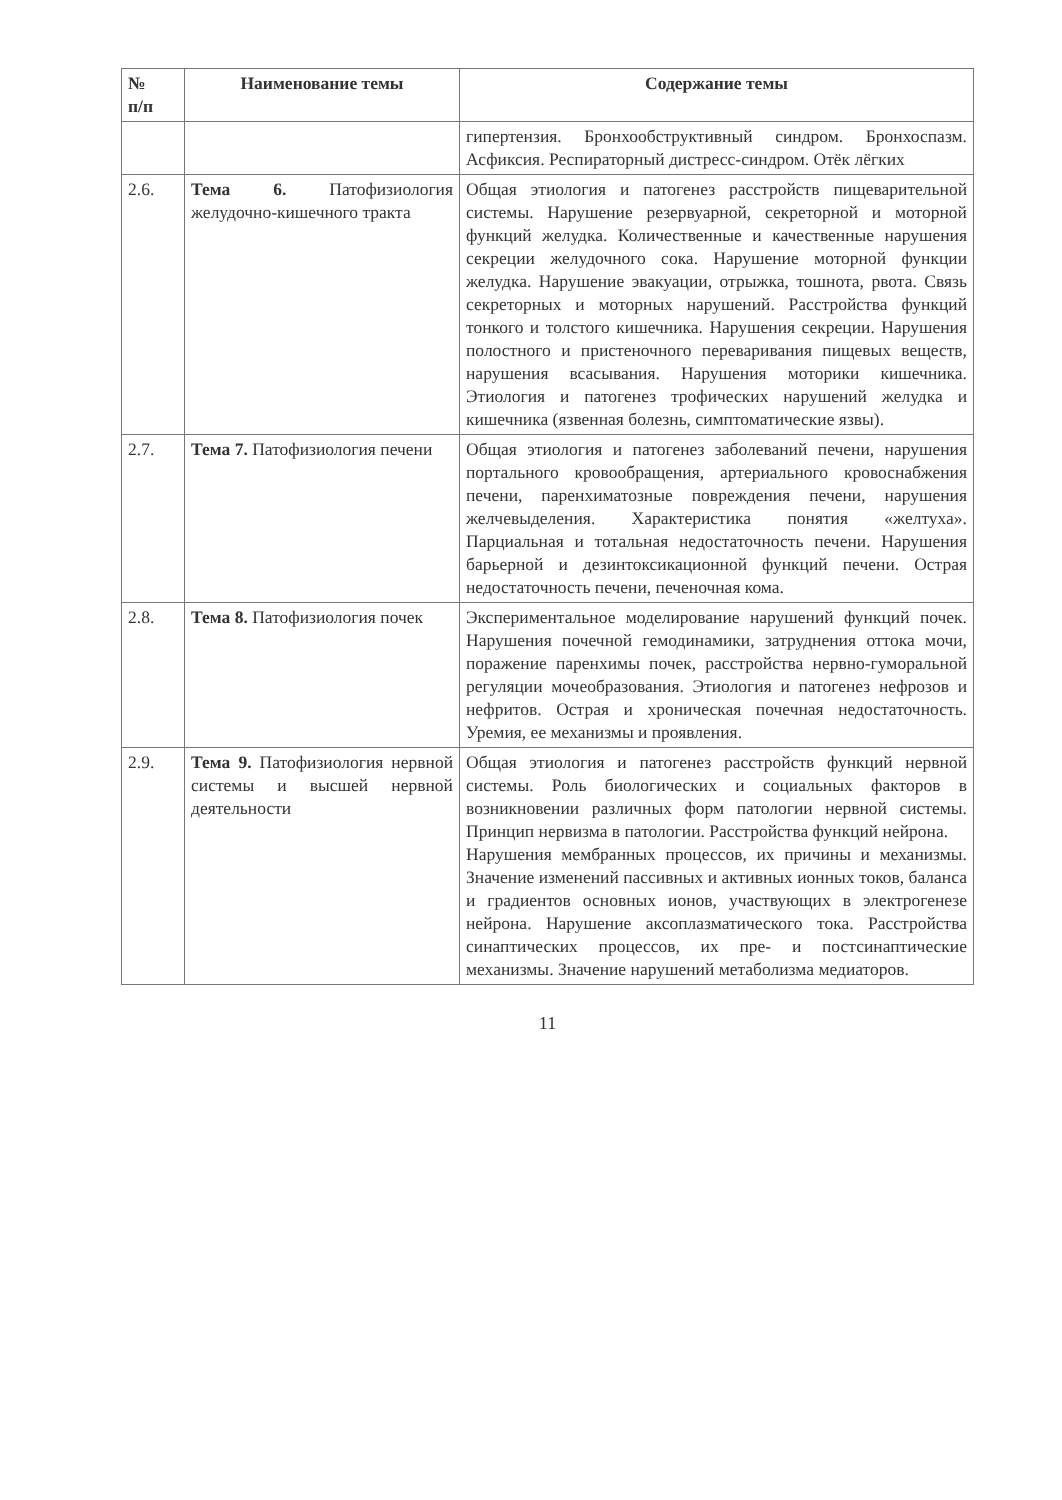| № п/п | Наименование темы | Содержание темы |
| --- | --- | --- |
| | | гипертензия. Бронхообструктивный синдром. Бронхоспазм. Асфиксия. Респираторный дистресс-синдром. Отёк лёгких |
| 2.6. | Тема 6. Патофизиология желудочно-кишечного тракта | Общая этиология и патогенез расстройств пищеварительной системы. Нарушение резервуарной, секреторной и моторной функций желудка. Количественные и качественные нарушения секреции желудочного сока. Нарушение моторной функции желудка. Нарушение эвакуации, отрыжка, тошнота, рвота. Связь секреторных и моторных нарушений. Расстройства функций тонкого и толстого кишечника. Нарушения секреции. Нарушения полостного и пристеночного переваривания пищевых веществ, нарушения всасывания. Нарушения моторики кишечника. Этиология и патогенез трофических нарушений желудка и кишечника (язвенная болезнь, симптоматические язвы). |
| 2.7. | Тема 7. Патофизиология печени | Общая этиология и патогенез заболеваний печени, нарушения портального кровообращения, артериального кровоснабжения печени, паренхиматозные повреждения печени, нарушения желчевыделения. Характеристика понятия «желтуха». Парциальная и тотальная недостаточность печени. Нарушения барьерной и дезинтоксикационной функций печени. Острая недостаточность печени, печеночная кома. |
| 2.8. | Тема 8. Патофизиология почек | Экспериментальное моделирование нарушений функций почек. Нарушения почечной гемодинамики, затруднения оттока мочи, поражение паренхимы почек, расстройства нервно-гуморальной регуляции мочеобразования. Этиология и патогенез нефрозов и нефритов. Острая и хроническая почечная недостаточность. Уремия, ее механизмы и проявления. |
| 2.9. | Тема 9. Патофизиология нервной системы и высшей нервной деятельности | Общая этиология и патогенез расстройств функций нервной системы. Роль биологических и социальных факторов в возникновении различных форм патологии нервной системы. Принцип нервизма в патологии. Расстройства функций нейрона. Нарушения мембранных процессов, их причины и механизмы. Значение изменений пассивных и активных ионных токов, баланса и градиентов основных ионов, участвующих в электрогенезе нейрона. Нарушение аксоплазматического тока. Расстройства синаптических процессов, их пре- и постсинаптические механизмы. Значение нарушений метаболизма медиаторов. |
11